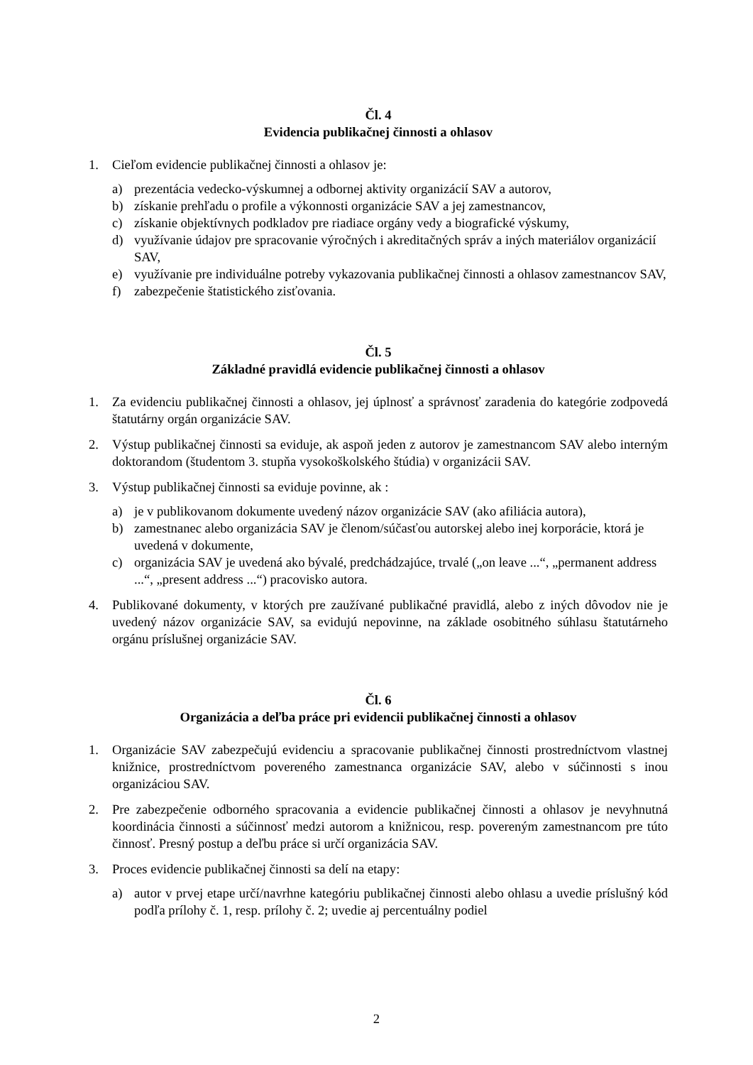Čl. 4
Evidencia publikačnej činnosti a ohlasov
1. Cieľom evidencie publikačnej činnosti a ohlasov je:
a) prezentácia vedecko-výskumnej a odbornej aktivity organizácií SAV a autorov,
b) získanie prehľadu o profile a výkonnosti organizácie SAV a jej zamestnancov,
c) získanie objektívnych podkladov pre riadiace orgány vedy a biografické výskumy,
d) využívanie údajov pre spracovanie výročných i akreditačných správ a iných materiálov organizácií SAV,
e) využívanie pre individuálne potreby vykazovania publikačnej činnosti a ohlasov zamestnancov SAV,
f) zabezpečenie štatistického zisťovania.
Čl. 5
Základné pravidlá evidencie publikačnej činnosti a ohlasov
1. Za evidenciu publikačnej činnosti a ohlasov, jej úplnosť a správnosť zaradenia do kategórie zodpovedá štatutárny orgán organizácie SAV.
2. Výstup publikačnej činnosti sa eviduje, ak aspoň jeden z autorov je zamestnancom SAV alebo interným doktorandom (študentom 3. stupňa vysokoškolského štúdia) v organizácii SAV.
3. Výstup publikačnej činnosti sa eviduje povinne, ak :
a) je v publikovanom dokumente uvedený názov organizácie SAV (ako afiliácia autora),
b) zamestnanec alebo organizácia SAV je členom/súčasťou autorskej alebo inej korporácie, ktorá je uvedená v dokumente,
c) organizácia SAV je uvedená ako bývalé, predchádzajúce, trvalé („on leave ...“, „permanent address ...“, „present address ...“) pracovisko autora.
4. Publikované dokumenty, v ktorých pre zaužívané publikačné pravidlá, alebo z iných dôvodov nie je uvedený názov organizácie SAV, sa evidujú nepovinne, na základe osobitného súhlasu štatutárneho orgánu príslušnej organizácie SAV.
Čl. 6
Organizácia a deľba práce pri evidencii publikačnej činnosti a ohlasov
1. Organizácie SAV zabezpečujú evidenciu a spracovanie publikačnej činnosti prostredníctvom vlastnej knižnice, prostredníctvom povereného zamestnanca organizácie SAV, alebo v súčinnosti s inou organizáciou SAV.
2. Pre zabezpečenie odborného spracovania a evidencie publikačnej činnosti a ohlasov je nevyhnutná koordinácia činnosti a súčinnosť medzi autorom a knižnicou, resp. povereným zamestnancom pre túto činnosť. Presný postup a deľbu práce si určí organizácia SAV.
3. Proces evidencie publikačnej činnosti sa delí na etapy:
a) autor v prvej etape určí/navrhne kategóriu publikačnej činnosti alebo ohlasu a uvedie príslušný kód podľa prílohy č. 1, resp. prílohy č. 2; uvedie aj percentuálny podiel
2